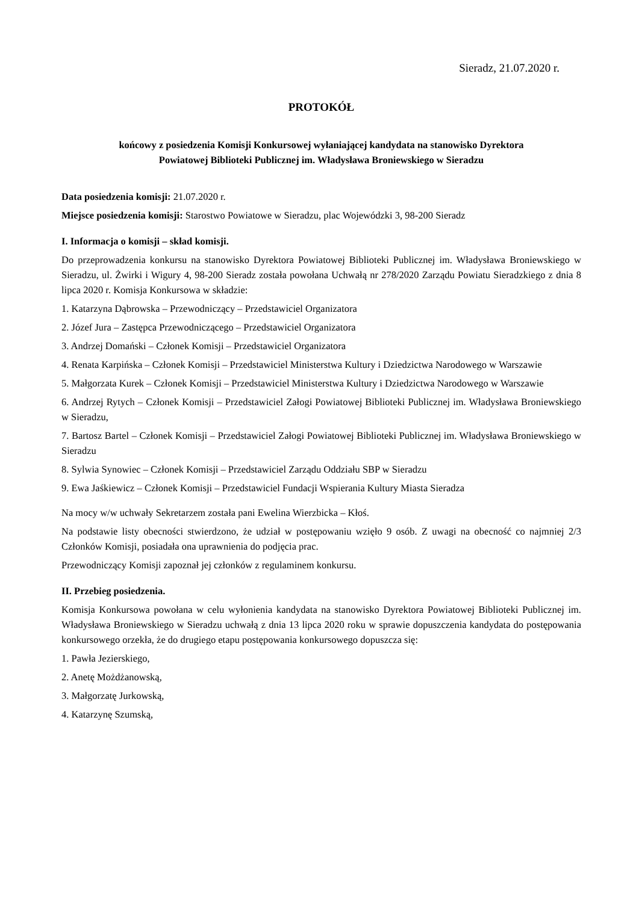Sieradz, 21.07.2020 r.
PROTOKÓŁ
końcowy z posiedzenia Komisji Konkursowej wyłaniającej kandydata na stanowisko Dyrektora
Powiatowej Biblioteki Publicznej im. Władysława Broniewskiego w Sieradzu
Data posiedzenia komisji: 21.07.2020 r.
Miejsce posiedzenia komisji: Starostwo Powiatowe w Sieradzu, plac Wojewódzki 3, 98-200 Sieradz
I. Informacja o komisji – skład komisji.
Do przeprowadzenia konkursu na stanowisko Dyrektora Powiatowej Biblioteki Publicznej im. Władysława Broniewskiego w Sieradzu, ul. Żwirki i Wigury 4, 98-200 Sieradz została powołana Uchwałą nr 278/2020 Zarządu Powiatu Sieradzkiego z dnia 8 lipca 2020 r. Komisja Konkursowa w składzie:
1. Katarzyna Dąbrowska – Przewodniczący – Przedstawiciel Organizatora
2. Józef Jura – Zastępca Przewodniczącego – Przedstawiciel Organizatora
3. Andrzej Domański – Członek Komisji – Przedstawiciel Organizatora
4. Renata Karpińska – Członek Komisji – Przedstawiciel Ministerstwa Kultury i Dziedzictwa Narodowego w Warszawie
5. Małgorzata Kurek – Członek Komisji – Przedstawiciel Ministerstwa Kultury i Dziedzictwa Narodowego w Warszawie
6. Andrzej Rytych – Członek Komisji – Przedstawiciel Załogi Powiatowej Biblioteki Publicznej im. Władysława Broniewskiego w Sieradzu,
7. Bartosz Bartel – Członek Komisji – Przedstawiciel Załogi Powiatowej Biblioteki Publicznej im. Władysława Broniewskiego w Sieradzu
8. Sylwia Synowiec – Członek Komisji – Przedstawiciel Zarządu Oddziału SBP w Sieradzu
9. Ewa Jaśkiewicz – Członek Komisji – Przedstawiciel Fundacji Wspierania Kultury Miasta Sieradza
Na mocy w/w uchwały Sekretarzem została pani Ewelina Wierzbicka – Kłoś.
Na podstawie listy obecności stwierdzono, że udział w postępowaniu wzięło 9 osób. Z uwagi na obecność co najmniej 2/3 Członków Komisji, posiadała ona uprawnienia do podjęcia prac.
Przewodniczący Komisji zapoznał jej członków z regulaminem konkursu.
II. Przebieg posiedzenia.
Komisja Konkursowa powołana w celu wyłonienia kandydata na stanowisko Dyrektora Powiatowej Biblioteki Publicznej im. Władysława Broniewskiego w Sieradzu uchwałą z dnia 13 lipca 2020 roku w sprawie dopuszczenia kandydata do postępowania konkursowego orzekła, że do drugiego etapu postępowania konkursowego dopuszcza się:
1. Pawła Jezierskiego,
2. Anetę Możdżanowską,
3. Małgorzatę Jurkowską,
4. Katarzynę Szumską,